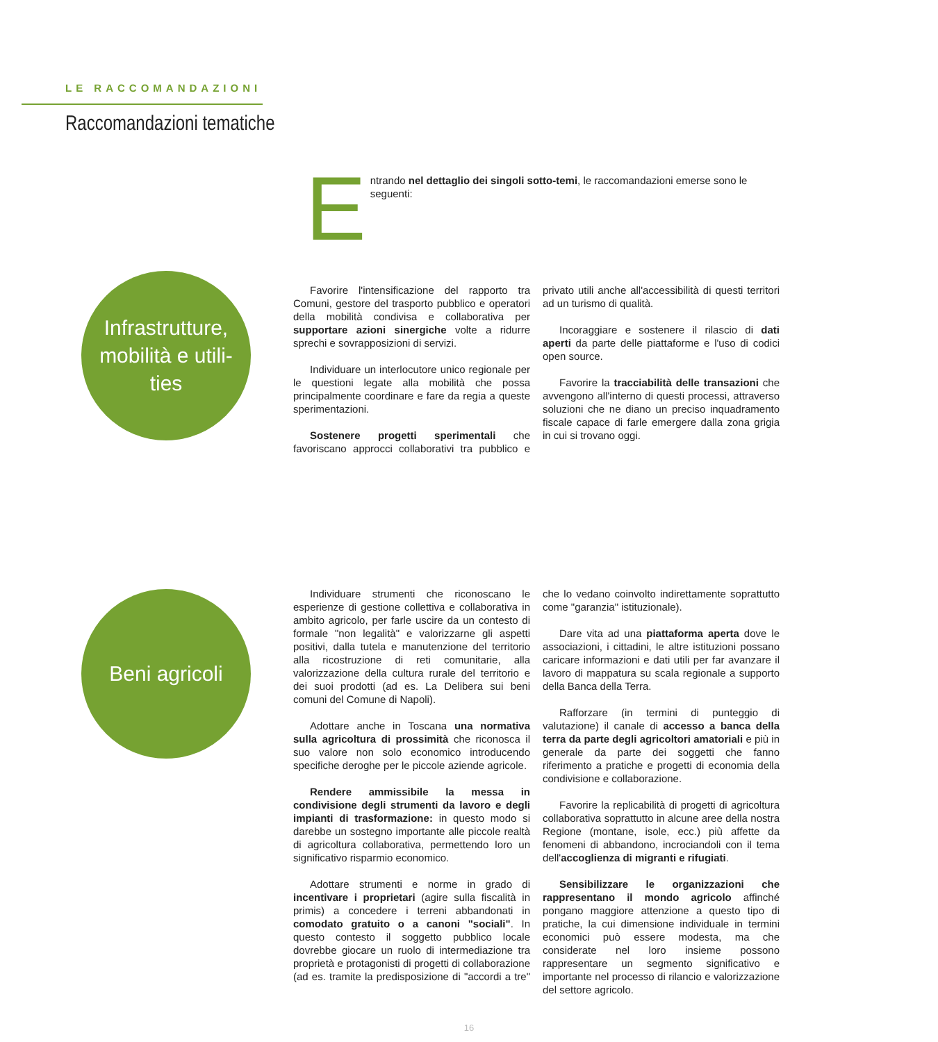LE RACCOMANDAZIONI
Raccomandazioni tematiche
Entrando nel dettaglio dei singoli sotto-temi, le raccomandazioni emerse sono le seguenti:
Infrastrutture,
mobilità e utili-
ties
Favorire l'intensificazione del rapporto tra Comuni, gestore del trasporto pubblico e operatori della mobilità condivisa e collaborativa per supportare azioni sinergiche volte a ridurre sprechi e sovrapposizioni di servizi.
Individuare un interlocutore unico regionale per le questioni legate alla mobilità che possa principalmente coordinare e fare da regia a queste sperimentazioni.
Sostenere progetti sperimentali che favoriscano approcci collaborativi tra pubblico e privato utili anche all'accessibilità di questi territori ad un turismo di qualità.
Incoraggiare e sostenere il rilascio di dati aperti da parte delle piattaforme e l'uso di codici open source.
Favorire la tracciabilità delle transazioni che avvengono all'interno di questi processi, attraverso soluzioni che ne diano un preciso inquadramento fiscale capace di farle emergere dalla zona grigia in cui si trovano oggi.
Beni agricoli
Individuare strumenti che riconoscano le esperienze di gestione collettiva e collaborativa in ambito agricolo, per farle uscire da un contesto di formale "non legalità" e valorizzarne gli aspetti positivi, dalla tutela e manutenzione del territorio alla ricostruzione di reti comunitarie, alla valorizzazione della cultura rurale del territorio e dei suoi prodotti (ad es. La Delibera sui beni comuni del Comune di Napoli).
Adottare anche in Toscana una normativa sulla agricoltura di prossimità che riconosca il suo valore non solo economico introducendo specifiche deroghe per le piccole aziende agricole.
Rendere ammissibile la messa in condivisione degli strumenti da lavoro e degli impianti di trasformazione: in questo modo si darebbe un sostegno importante alle piccole realtà di agricoltura collaborativa, permettendo loro un significativo risparmio economico.
Adottare strumenti e norme in grado di incentivare i proprietari (agire sulla fiscalità in primis) a concedere i terreni abbandonati in comodato gratuito o a canoni "sociali". In questo contesto il soggetto pubblico locale dovrebbe giocare un ruolo di intermediazione tra proprietà e protagonisti di progetti di collaborazione (ad es. tramite la predisposizione di "accordi a tre" che lo vedano coinvolto indirettamente soprattutto come "garanzia" istituzionale).
Dare vita ad una piattaforma aperta dove le associazioni, i cittadini, le altre istituzioni possano caricare informazioni e dati utili per far avanzare il lavoro di mappatura su scala regionale a supporto della Banca della Terra.
Rafforzare (in termini di punteggio di valutazione) il canale di accesso a banca della terra da parte degli agricoltori amatoriali e più in generale da parte dei soggetti che fanno riferimento a pratiche e progetti di economia della condivisione e collaborazione.
Favorire la replicabilità di progetti di agricoltura collaborativa soprattutto in alcune aree della nostra Regione (montane, isole, ecc.) più affette da fenomeni di abbandono, incrociandoli con il tema dell'accoglienza di migranti e rifugiati.
Sensibilizzare le organizzazioni che rappresentano il mondo agricolo affinché pongano maggiore attenzione a questo tipo di pratiche, la cui dimensione individuale in termini economici può essere modesta, ma che considerate nel loro insieme possono rappresentare un segmento significativo e importante nel processo di rilancio e valorizzazione del settore agricolo.
16